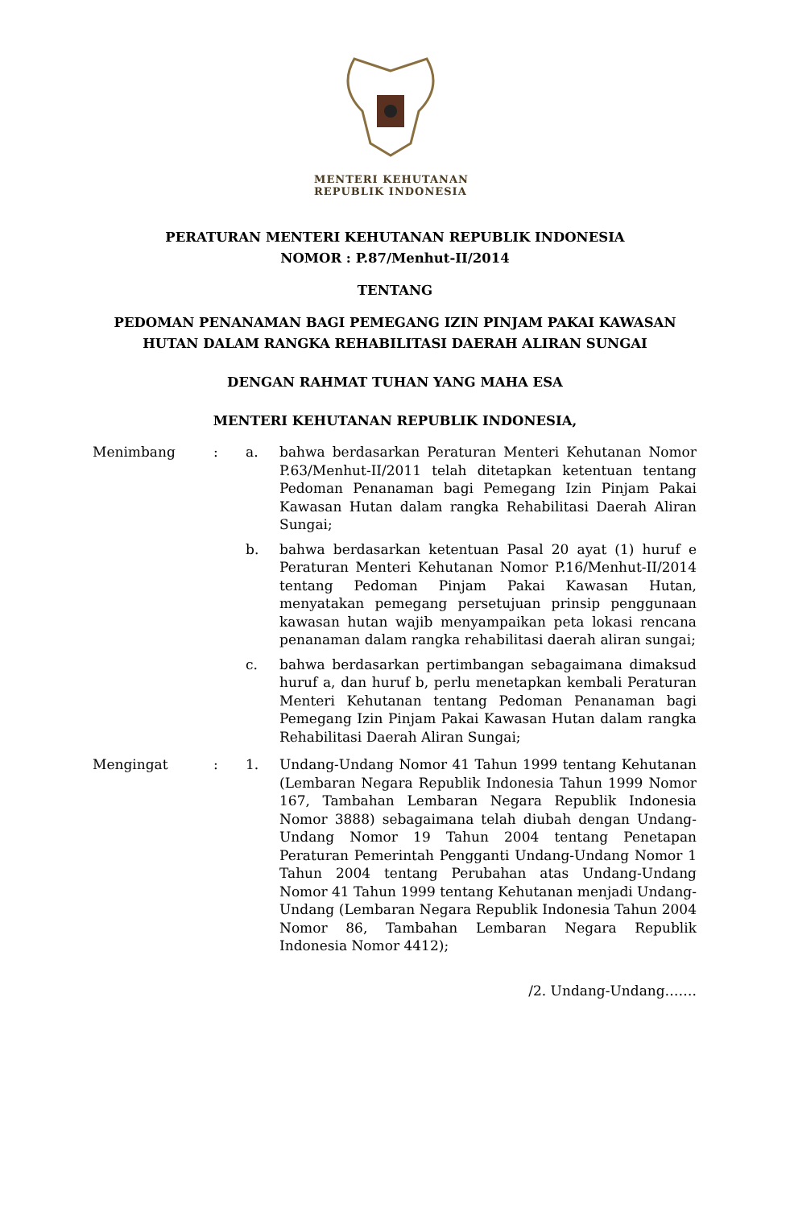MENTERI KEHUTANAN
REPUBLIK INDONESIA
PERATURAN MENTERI KEHUTANAN REPUBLIK INDONESIA
NOMOR : P.87/Menhut-II/2014
TENTANG
PEDOMAN PENANAMAN BAGI PEMEGANG IZIN PINJAM PAKAI KAWASAN
HUTAN DALAM RANGKA REHABILITASI DAERAH ALIRAN SUNGAI
DENGAN RAHMAT TUHAN YANG MAHA ESA
MENTERI KEHUTANAN REPUBLIK INDONESIA,
Menimbang : a. bahwa berdasarkan Peraturan Menteri Kehutanan Nomor P.63/Menhut-II/2011 telah ditetapkan ketentuan tentang Pedoman Penanaman bagi Pemegang Izin Pinjam Pakai Kawasan Hutan dalam rangka Rehabilitasi Daerah Aliran Sungai;
b. bahwa berdasarkan ketentuan Pasal 20 ayat (1) huruf e Peraturan Menteri Kehutanan Nomor P.16/Menhut-II/2014 tentang Pedoman Pinjam Pakai Kawasan Hutan, menyatakan pemegang persetujuan prinsip penggunaan kawasan hutan wajib menyampaikan peta lokasi rencana penanaman dalam rangka rehabilitasi daerah aliran sungai;
c. bahwa berdasarkan pertimbangan sebagaimana dimaksud huruf a, dan huruf b, perlu menetapkan kembali Peraturan Menteri Kehutanan tentang Pedoman Penanaman bagi Pemegang Izin Pinjam Pakai Kawasan Hutan dalam rangka Rehabilitasi Daerah Aliran Sungai;
Mengingat : 1. Undang-Undang Nomor 41 Tahun 1999 tentang Kehutanan (Lembaran Negara Republik Indonesia Tahun 1999 Nomor 167, Tambahan Lembaran Negara Republik Indonesia Nomor 3888) sebagaimana telah diubah dengan Undang-Undang Nomor 19 Tahun 2004 tentang Penetapan Peraturan Pemerintah Pengganti Undang-Undang Nomor 1 Tahun 2004 tentang Perubahan atas Undang-Undang Nomor 41 Tahun 1999 tentang Kehutanan menjadi Undang-Undang (Lembaran Negara Republik Indonesia Tahun 2004 Nomor 86, Tambahan Lembaran Negara Republik Indonesia Nomor 4412);
/2. Undang-Undang…….